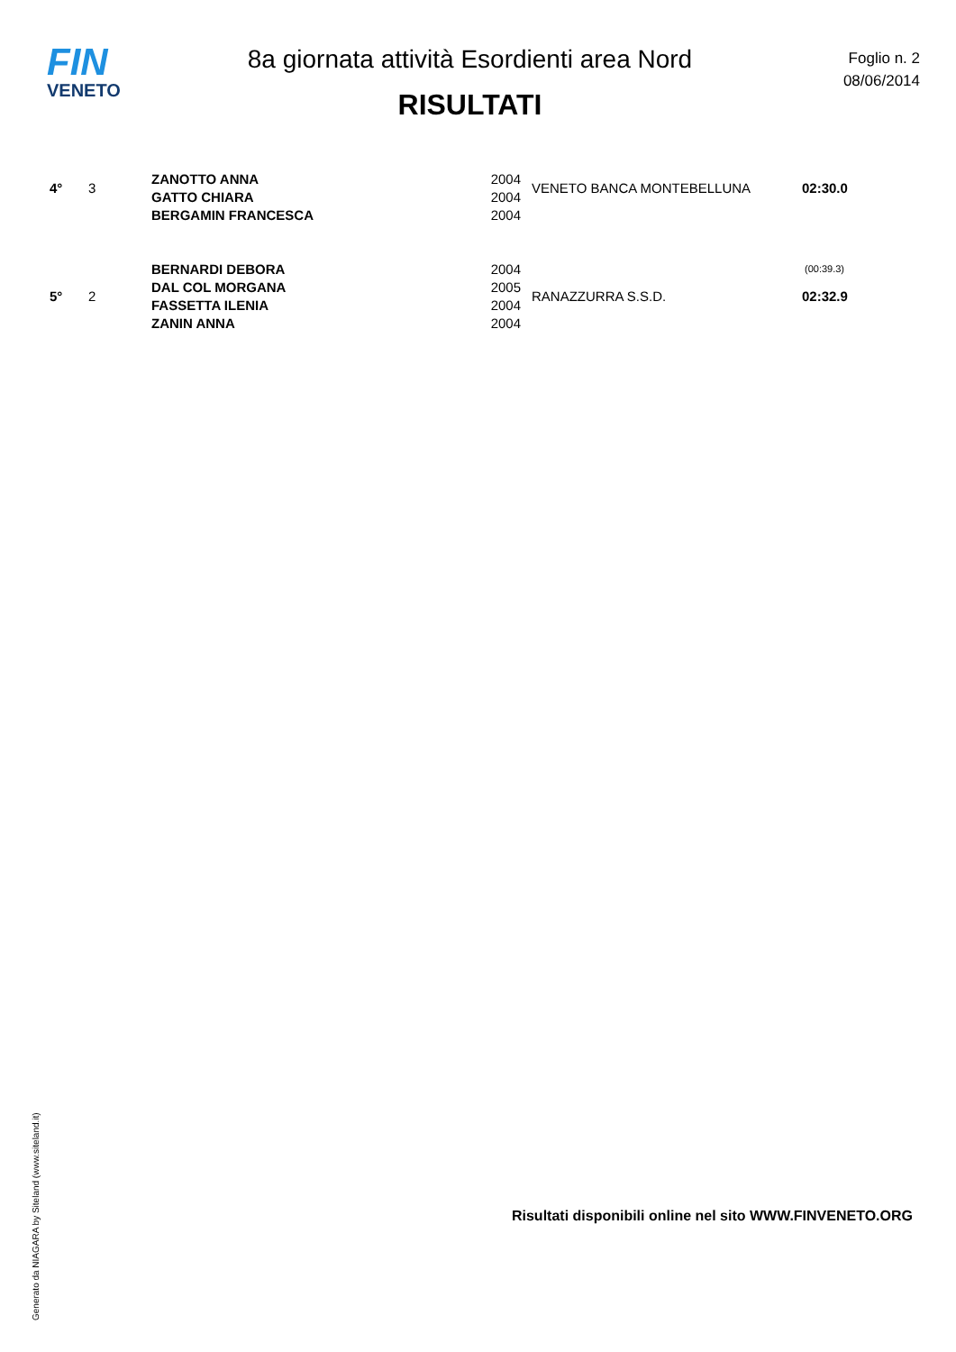FIN
VENETO
8a giornata attività Esordienti area Nord
RISULTATI
Foglio n. 2
08/06/2014
| 4° | 3 | ZANOTTO ANNA | 2004 | VENETO BANCA MONTEBELLUNA | 02:30.0 |
| | | GATTO CHIARA | 2004 | | |
| | | BERGAMIN FRANCESCA | 2004 | | |
| | | BERNARDI DEBORA | 2004 | | (00:39.3) |
| 5° | 2 | DAL COL MORGANA | 2005 | RANAZZURRA S.S.D. | 02:32.9 |
| | | FASSETTA ILENIA | 2004 | | |
| | | ZANIN ANNA | 2004 | | |
Generato da NIAGARA by Siteland (www.siteland.it)
Risultati disponibili online nel sito WWW.FINVENETO.ORG